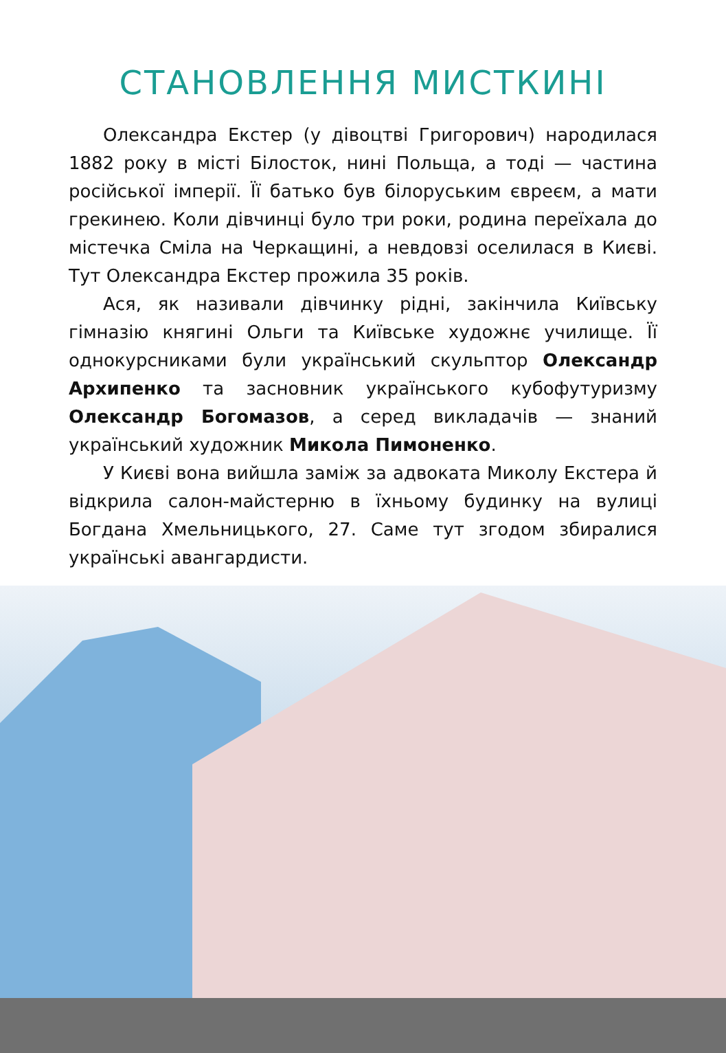СТАНОВЛЕННЯ МИСТКИНІ
Олександра Екстер (у дівоцтві Григорович) народилася 1882 року в місті Білосток, нині Польща, а тоді — частина російської імперії. Її батько був білоруським євреєм, а мати грекинею. Коли дівчинці було три роки, родина переїхала до містечка Сміла на Черкащині, а невдовзі оселилася в Києві. Тут Олександра Екстер прожила 35 років.
Ася, як називали дівчинку рідні, закінчила Київську гімназію княгині Ольги та Київське художнє училище. Її однокурсниками були український скульптор Олександр Архипенко та засновник українського кубофутуризму Олександр Богомазов, а серед викладачів — знаний український художник Микола Пимоненко.
У Києві вона вийшла заміж за адвоката Миколу Екстера й відкрила салон-майстерню в їхньому будинку на вулиці Богдана Хмельницького, 27. Саме тут згодом збиралися українські авангардисти.